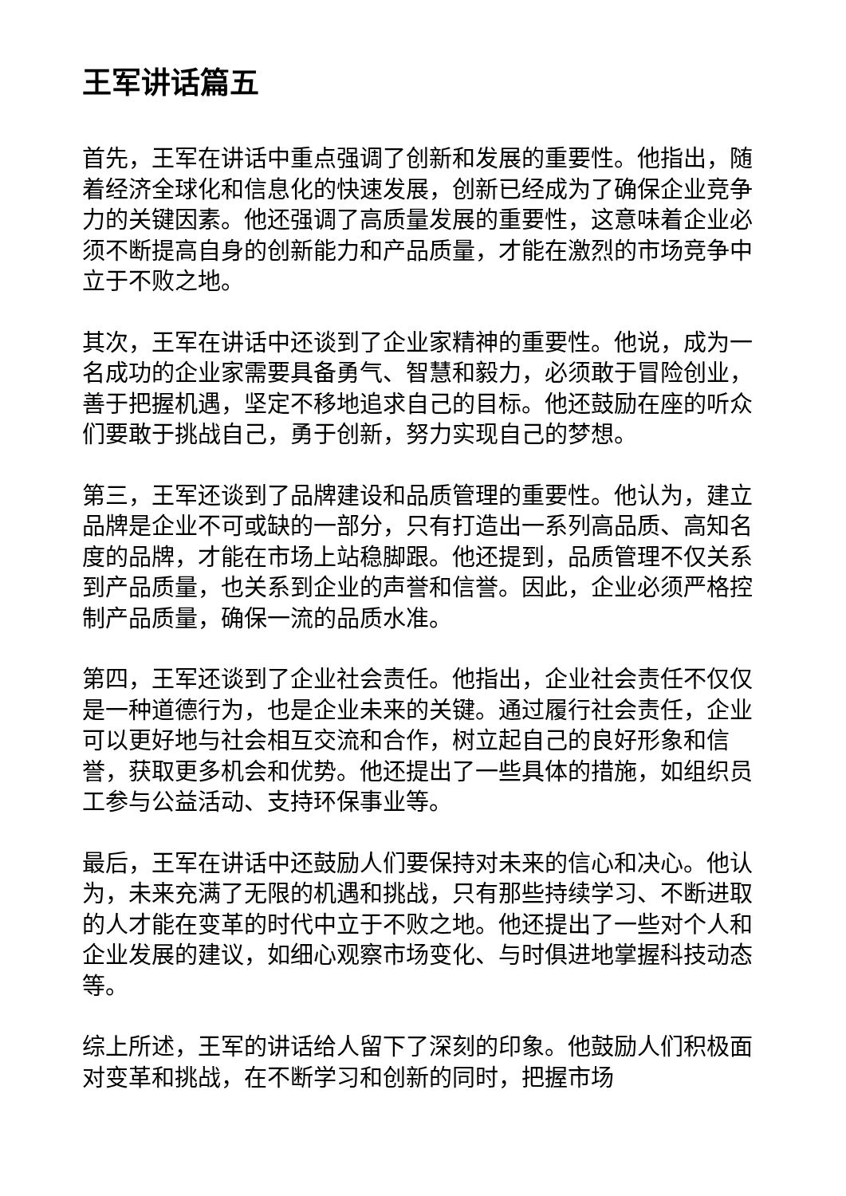王军讲话篇五
首先，王军在讲话中重点强调了创新和发展的重要性。他指出，随着经济全球化和信息化的快速发展，创新已经成为了确保企业竞争力的关键因素。他还强调了高质量发展的重要性，这意味着企业必须不断提高自身的创新能力和产品质量，才能在激烈的市场竞争中立于不败之地。
其次，王军在讲话中还谈到了企业家精神的重要性。他说，成为一名成功的企业家需要具备勇气、智慧和毅力，必须敢于冒险创业，善于把握机遇，坚定不移地追求自己的目标。他还鼓励在座的听众们要敢于挑战自己，勇于创新，努力实现自己的梦想。
第三，王军还谈到了品牌建设和品质管理的重要性。他认为，建立品牌是企业不可或缺的一部分，只有打造出一系列高品质、高知名度的品牌，才能在市场上站稳脚跟。他还提到，品质管理不仅关系到产品质量，也关系到企业的声誉和信誉。因此，企业必须严格控制产品质量，确保一流的品质水准。
第四，王军还谈到了企业社会责任。他指出，企业社会责任不仅仅是一种道德行为，也是企业未来的关键。通过履行社会责任，企业可以更好地与社会相互交流和合作，树立起自己的良好形象和信誉，获取更多机会和优势。他还提出了一些具体的措施，如组织员工参与公益活动、支持环保事业等。
最后，王军在讲话中还鼓励人们要保持对未来的信心和决心。他认为，未来充满了无限的机遇和挑战，只有那些持续学习、不断进取的人才能在变革的时代中立于不败之地。他还提出了一些对个人和企业发展的建议，如细心观察市场变化、与时俱进地掌握科技动态等。
综上所述，王军的讲话给人留下了深刻的印象。他鼓励人们积极面对变革和挑战，在不断学习和创新的同时，把握市场